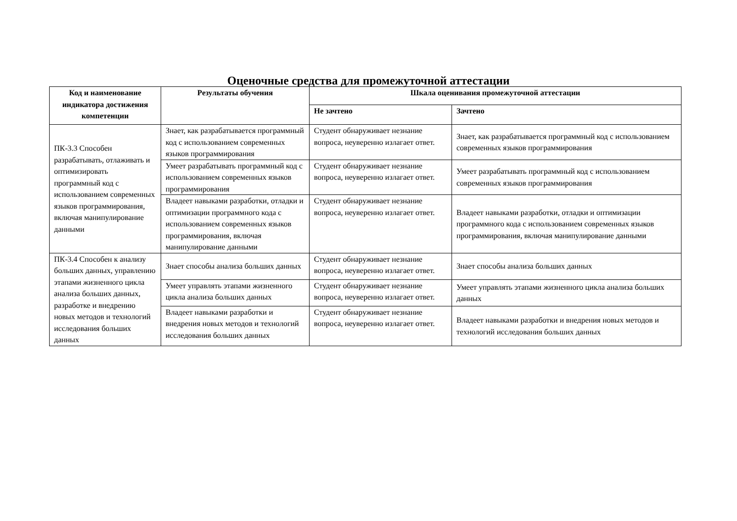Оценочные средства для промежуточной аттестации
| Код и наименование индикатора достижения компетенции | Результаты обучения | Шкала оценивания промежуточной аттестации | |
| --- | --- | --- | --- |
| | | Не зачтено | Зачтено |
| ПК-3.3 Способен разрабатывать, отлаживать и оптимизировать программный код с использованием современных языков программирования, включая манипулирование данными | Знает, как разрабатывается программный код с использованием современных языков программирования | Студент обнаруживает незнание вопроса, неуверенно излагает ответ. | Знает, как разрабатывается программный код с использованием современных языков программирования |
| | Умеет разрабатывать программный код с использованием современных языков программирования | Студент обнаруживает незнание вопроса, неуверенно излагает ответ. | Умеет разрабатывать программный код с использованием современных языков программирования |
| | Владеет навыками разработки, отладки и оптимизации программного кода с использованием современных языков программирования, включая манипулирование данными | Студент обнаруживает незнание вопроса, неуверенно излагает ответ. | Владеет навыками разработки, отладки и оптимизации программного кода с использованием современных языков программирования, включая манипулирование данными |
| ПК-3.4 Способен к анализу больших данных, управлению этапами жизненного цикла анализа больших данных, разработке и внедрению новых методов и технологий исследования больших данных | Знает способы анализа больших данных | Студент обнаруживает незнание вопроса, неуверенно излагает ответ. | Знает способы анализа больших данных |
| | Умеет управлять этапами жизненного цикла анализа больших данных | Студент обнаруживает незнание вопроса, неуверенно излагает ответ. | Умеет управлять этапами жизненного цикла анализа больших данных |
| | Владеет навыками разработки и внедрения новых методов и технологий исследования больших данных | Студент обнаруживает незнание вопроса, неуверенно излагает ответ. | Владеет навыками разработки и внедрения новых методов и технологий исследования больших данных |